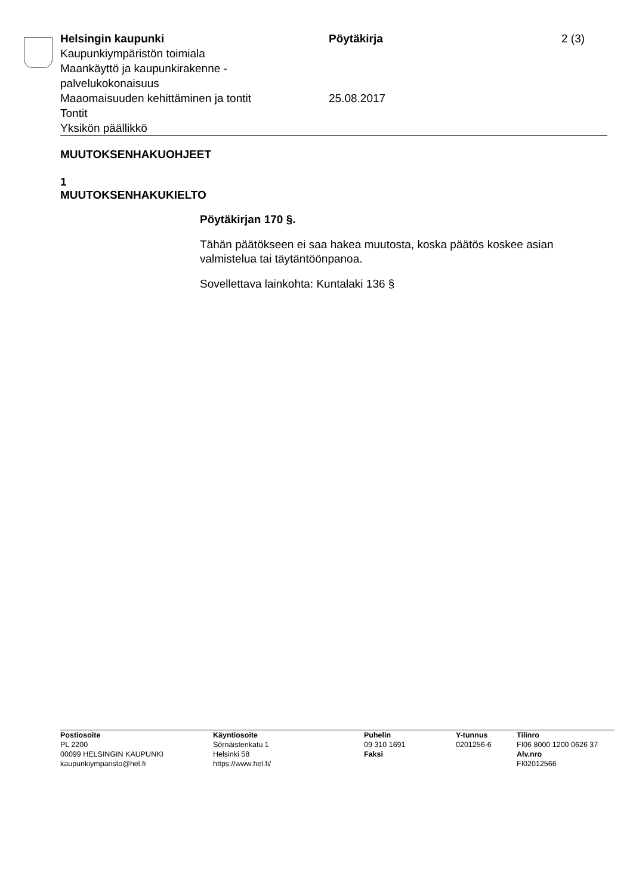Helsingin kaupunki
Kaupunkiympäristön toimiala
Maankäyttö ja kaupunkirakenne -
palvelukokonaisuus
Maaomaisuuden kehittäminen ja tontit
Tontit
Yksikön päällikkö
Pöytäkirja
25.08.2017
2 (3)
MUUTOKSENHAKUOHJEET
1
MUUTOKSENHAKUKIELTO
Pöytäkirjan 170 §.
Tähän päätökseen ei saa hakea muutosta, koska päätös koskee asian valmistelua tai täytäntöönpanoa.
Sovellettava lainkohta: Kuntalaki 136 §
Postiosoite
PL 2200
00099 HELSINGIN KAUPUNKI
kaupunkiymparisto@hel.fi
Käyntiosoite
Sörnäistenkatu 1
Helsinki 58
https://www.hel.fi/
Puhelin
09 310 1691
Faksi
Y-tunnus
0201256-6
Tilinro
FI06 8000 1200 0626 37
Alv.nro
FI02012566